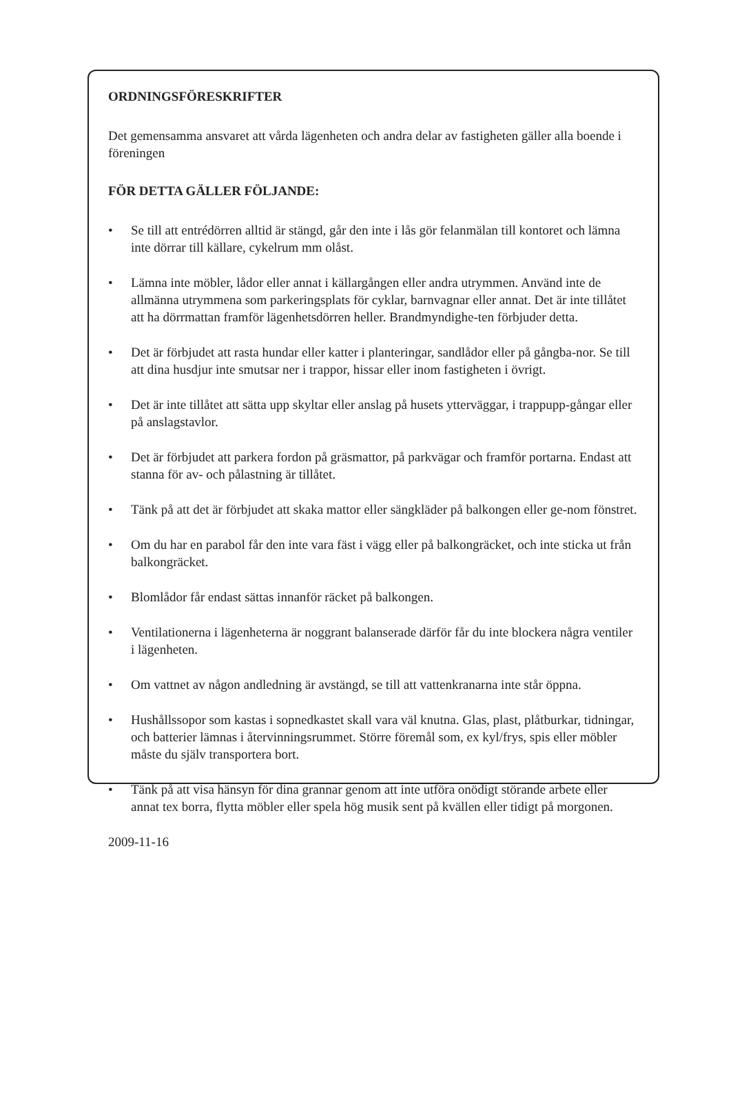ORDNINGSFÖRESKRIFTER
Det gemensamma ansvaret att vårda lägenheten och andra delar av fastigheten gäller alla boende i föreningen
FÖR DETTA GÄLLER FÖLJANDE:
• Se till att entrédörren alltid är stängd, går den inte i lås gör felanmälan till kontoret och lämna inte dörrar till källare, cykelrum mm olåst.
• Lämna inte möbler, lådor eller annat i källargången eller andra utrymmen. Använd inte de allmänna utrymmena som parkeringsplats för cyklar, barnvagnar eller annat. Det är inte tillåtet att ha dörrmattan framför lägenhetsdörren heller. Brandmyndighe-ten förbjuder detta.
• Det är förbjudet att rasta hundar eller katter i planteringar, sandlådor eller på gångba-nor. Se till att dina husdjur inte smutsar ner i trappor, hissar eller inom fastigheten i övrigt.
• Det är inte tillåtet att sätta upp skyltar eller anslag på husets ytterväggar, i trappupp-gångar eller på anslagstavlor.
• Det är förbjudet att parkera fordon på gräsmattor, på parkvägar och framför portarna. Endast att stanna för av- och pålastning är tillåtet.
• Tänk på att det är förbjudet att skaka mattor eller sängkläder på balkongen eller ge-nom fönstret.
• Om du har en parabol får den inte vara fäst i vägg eller på balkongräcket, och inte sticka ut från balkongräcket.
• Blomlådor får endast sättas innanför räcket på balkongen.
• Ventilationerna i lägenheterna är noggrant balanserade därför får du inte blockera några ventiler i lägenheten.
• Om vattnet av någon andledning är avstängd, se till att vattenkranarna inte står öppna.
• Hushållssopor som kastas i sopnedkastet skall vara väl knutna. Glas, plast, plåtburkar, tidningar, och batterier lämnas i återvinningsrummet. Större föremål som, ex kyl/frys, spis eller möbler måste du själv transportera bort.
• Tänk på att visa hänsyn för dina grannar genom att inte utföra onödigt störande arbete eller annat tex borra, flytta möbler eller spela hög musik sent på kvällen eller tidigt på morgonen.
2009-11-16